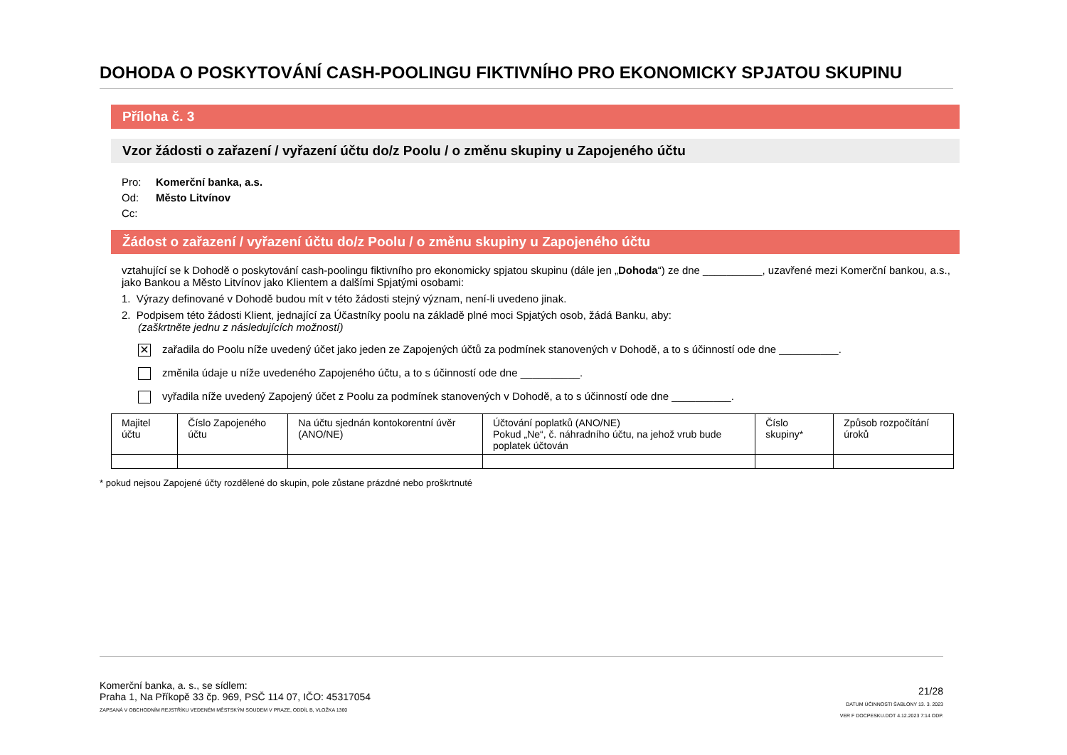DOHODA O POSKYTOVÁNÍ CASH-POOLINGU FIKTIVNÍHO PRO EKONOMICKY SPJATOU SKUPINU
Příloha č. 3
Vzor žádosti o zařazení / vyřazení účtu do/z Poolu / o změnu skupiny u Zapojeného účtu
Pro: Komerční banka, a.s.
Od: Město Litvínov
Cc:
Žádost o zařazení / vyřazení účtu do/z Poolu / o změnu skupiny u Zapojeného účtu
vztahující se k Dohodě o poskytování cash-poolingu fiktivního pro ekonomicky spjatou skupinu (dále jen „Dohoda“) ze dne __________, uzavřené mezi Komerční bankou, a.s., jako Bankou a Město Litvínov jako Klientem a dalšími Spjatými osobami:
1. Výrazy definované v Dohodě budou mít v této žádosti stejný význam, není-li uvedeno jinak.
2. Podpisem této žádosti Klient, jednající za Účastníky poolu na základě plné moci Spjatých osob, žádá Banku, aby:
(zaškrtněte jednu z následujících možností)
✕ zařadila do Poolu níže uvedený účet jako jeden ze Zapojených účtů za podmínek stanovených v Dohodě, a to s účinností ode dne __________.
změnila údaje u níže uvedeného Zapojeného účtu, a to s účinností ode dne __________.
vyřadila níže uvedený Zapojený účet z Poolu za podmínek stanovených v Dohodě, a to s účinností ode dne __________.
| Majitel účtu | Číslo Zapojeného účtu | Na účtu sjednán kontokorentní úvěr (ANO/NE) | Účtování poplatků (ANO/NE) Pokud „Ne“, č. náhradního účtu, na jehož vrub bude poplatek účtován | Číslo skupiny* | Způsob rozpočítání úroků |
* pokud nejsou Zapojené účty rozdělené do skupin, pole zůstane prázdné nebo proškrtnuté
Komerční banka, a. s., se sídlem:
Praha 1, Na Příkopě 33 čp. 969, PSČ 114 07, IČO: 45317054
ZAPSANÁ V OBCHODNÍM REJSTŘÍKU VEDENÉM MĚSTSKÝM SOUDEM V PRAZE, ODDÍL B, VLOŽKA 1360
21/28
DATUM ÚČINNOSTI ŠABLONY 13. 3. 2023
VER F DOCPESKU.DOT 4.12.2023 7:14 ODP.